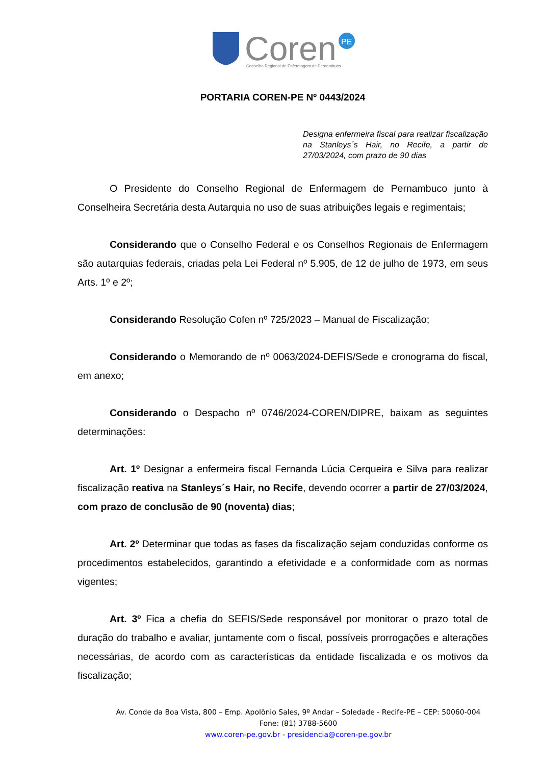Coren
PE
Conselho Regional de Enfermagem de Pernambuco
PORTARIA COREN-PE Nº 0443/2024
Designa enfermeira fiscal para realizar fiscalização na Stanleys´s Hair, no Recife, a partir de 27/03/2024, com prazo de 90 dias
O Presidente do Conselho Regional de Enfermagem de Pernambuco junto à Conselheira Secretária desta Autarquia no uso de suas atribuições legais e regimentais;
Considerando que o Conselho Federal e os Conselhos Regionais de Enfermagem são autarquias federais, criadas pela Lei Federal nº 5.905, de 12 de julho de 1973, em seus Arts. 1º e 2º;
Considerando Resolução Cofen nº 725/2023 – Manual de Fiscalização;
Considerando o Memorando de nº 0063/2024-DEFIS/Sede e cronograma do fiscal, em anexo;
Considerando o Despacho nº 0746/2024-COREN/DIPRE, baixam as seguintes determinações:
Art. 1º Designar a enfermeira fiscal Fernanda Lúcia Cerqueira e Silva para realizar fiscalização reativa na Stanleys´s Hair, no Recife, devendo ocorrer a partir de 27/03/2024, com prazo de conclusão de 90 (noventa) dias;
Art. 2º Determinar que todas as fases da fiscalização sejam conduzidas conforme os procedimentos estabelecidos, garantindo a efetividade e a conformidade com as normas vigentes;
Art. 3º Fica a chefia do SEFIS/Sede responsável por monitorar o prazo total de duração do trabalho e avaliar, juntamente com o fiscal, possíveis prorrogações e alterações necessárias, de acordo com as características da entidade fiscalizada e os motivos da fiscalização;
Av. Conde da Boa Vista, 800 – Emp. Apolônio Sales, 9º Andar – Soledade - Recife-PE – CEP: 50060-004
Fone: (81) 3788-5600
www.coren-pe.gov.br - presidencia@coren-pe.gov.br